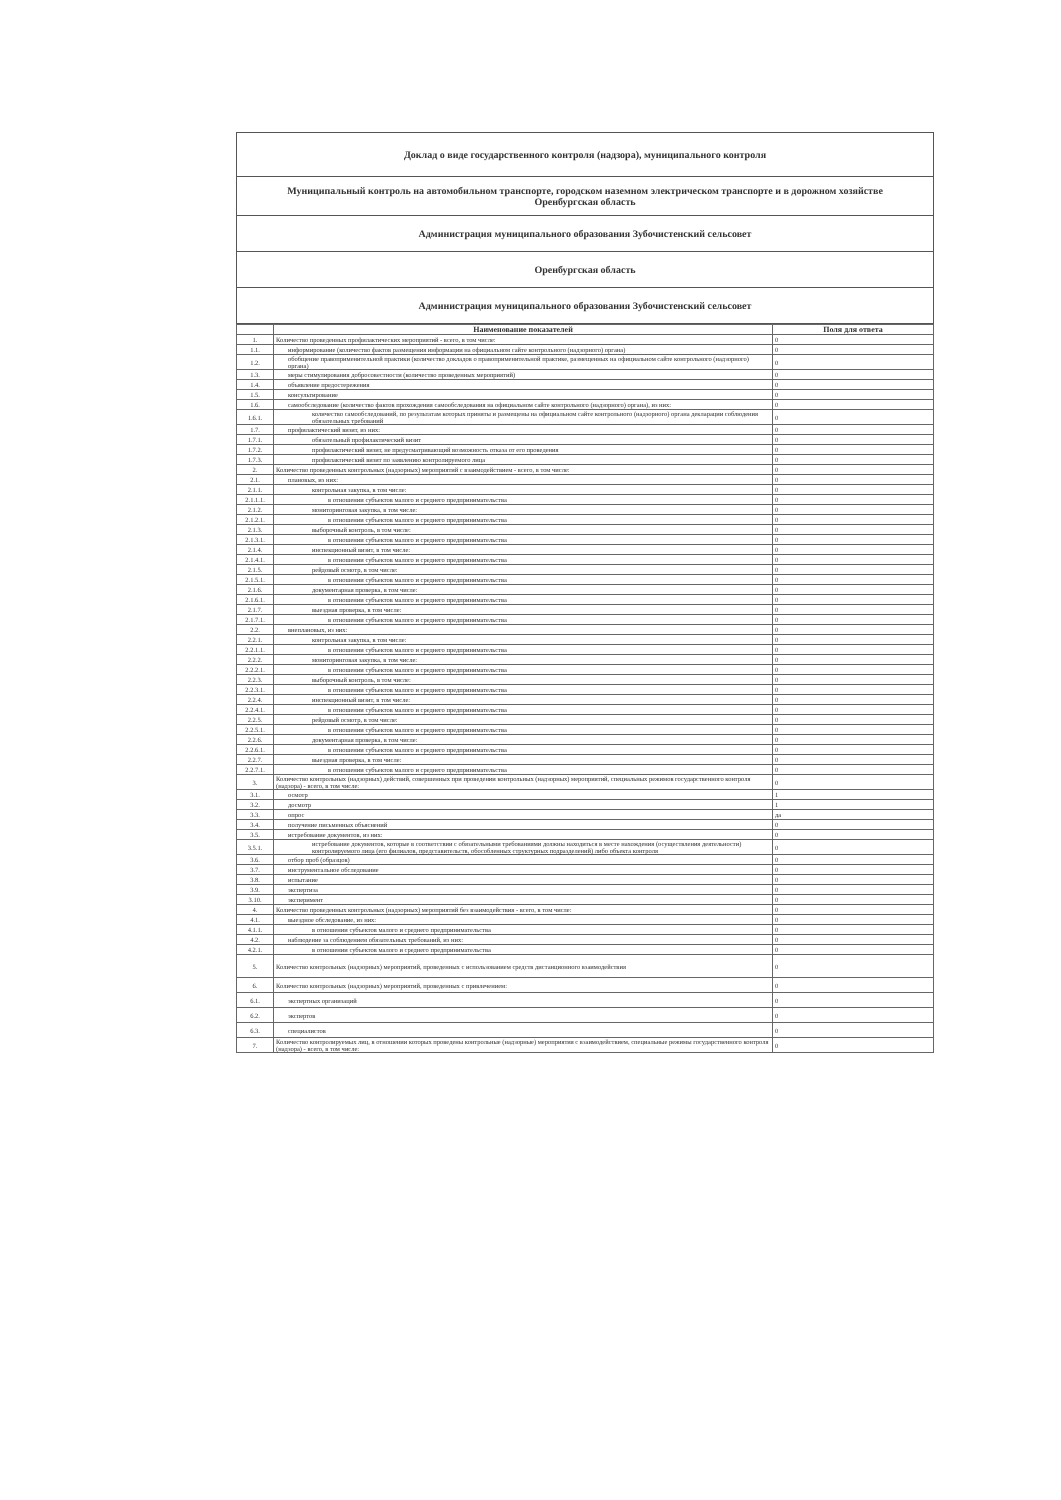Доклад о виде государственного контроля (надзора), муниципального контроля
Муниципальный контроль на автомобильном транспорте, городском наземном электрическом транспорте и в дорожном хозяйстве
Оренбургская область
Администрация муниципального образования Зубочистенский сельсовет
Оренбургская область
Администрация муниципального образования Зубочистенский сельсовет
| | Наименование показателей | Поля для ответа |
| --- | --- | --- |
| 1. | Количество проведенных профилактических мероприятий - всего, в том числе: | 0 |
| 1.1. | информирование (количество фактов размещения информации на официальном сайте контрольного (надзорного) органа) | 0 |
| 1.2. | обобщение правоприменительной практики (количество докладов о правоприменительной практике, размещенных на официальном сайте контрольного (надзорного) органа) | 0 |
| 1.3. | меры стимулирования добросовестности (количество проведенных мероприятий) | 0 |
| 1.4. | объявление предостережения | 0 |
| 1.5. | консультирование | 0 |
| 1.6. | самообследование (количество фактов прохождения самообследования на официальном сайте контрольного (надзорного) органа), из них: | 0 |
| 1.6.1. | количество самообследований, по результатам которых приняты и размещены на официальном сайте контрольного (надзорного) органа декларации соблюдения обязательных требований | 0 |
| 1.7. | профилактический визит, из них: | 0 |
| 1.7.1. | обязательный профилактический визит | 0 |
| 1.7.2. | профилактический визит, не предусматривающий возможность отказа от его проведения | 0 |
| 1.7.3. | профилактический визит по заявлению контролируемого лица | 0 |
| 2. | Количество проведенных контрольных (надзорных) мероприятий с взаимодействием - всего, в том числе: | 0 |
| 2.1. | плановых, из них: | 0 |
| 2.1.1. | контрольная закупка, в том числе: | 0 |
| 2.1.1.1. | в отношении субъектов малого и среднего предпринимательства | 0 |
| 2.1.2. | мониторинговая закупка, в том числе: | 0 |
| 2.1.2.1. | в отношении субъектов малого и среднего предпринимательства | 0 |
| 2.1.3. | выборочный контроль, в том числе: | 0 |
| 2.1.3.1. | в отношении субъектов малого и среднего предпринимательства | 0 |
| 2.1.4. | инспекционный визит, в том числе: | 0 |
| 2.1.4.1. | в отношении субъектов малого и среднего предпринимательства | 0 |
| 2.1.5. | рейдовый осмотр, в том числе: | 0 |
| 2.1.5.1. | в отношении субъектов малого и среднего предпринимательства | 0 |
| 2.1.6. | документарная проверка, в том числе: | 0 |
| 2.1.6.1. | в отношении субъектов малого и среднего предпринимательства | 0 |
| 2.1.7. | выездная проверка, в том числе: | 0 |
| 2.1.7.1. | в отношении субъектов малого и среднего предпринимательства | 0 |
| 2.2. | внеплановых, из них: | 0 |
| 2.2.1. | контрольная закупка, в том числе: | 0 |
| 2.2.1.1. | в отношении субъектов малого и среднего предпринимательства | 0 |
| 2.2.2. | мониторинговая закупка, в том числе: | 0 |
| 2.2.2.1. | в отношении субъектов малого и среднего предпринимательства | 0 |
| 2.2.3. | выборочный контроль, в том числе: | 0 |
| 2.2.3.1. | в отношении субъектов малого и среднего предпринимательства | 0 |
| 2.2.4. | инспекционный визит, в том числе: | 0 |
| 2.2.4.1. | в отношении субъектов малого и среднего предпринимательства | 0 |
| 2.2.5. | рейдовый осмотр, в том числе: | 0 |
| 2.2.5.1. | в отношении субъектов малого и среднего предпринимательства | 0 |
| 2.2.6. | документарная проверка, в том числе: | 0 |
| 2.2.6.1. | в отношении субъектов малого и среднего предпринимательства | 0 |
| 2.2.7. | выездная проверка, в том числе: | 0 |
| 2.2.7.1. | в отношении субъектов малого и среднего предпринимательства | 0 |
| 3. | Количество контрольных (надзорных) действий, совершенных при проведении контрольных (надзорных) мероприятий, специальных режимов государственного контроля (надзора) - всего, в том числе: | 0 |
| 3.1. | осмотр | 1 |
| 3.2. | досмотр | 1 |
| 3.3. | опрос | да |
| 3.4. | получение письменных объяснений | 0 |
| 3.5. | истребование документов, из них: | 0 |
| 3.5.1. | истребование документов, которые в соответствии с обязательными требованиями должны находиться в месте нахождения (осуществления деятельности) контролируемого лица (его филиалов, представительств, обособленных структурных подразделений) либо объекта контроля | 0 |
| 3.6. | отбор проб (образцов) | 0 |
| 3.7. | инструментальное обследование | 0 |
| 3.8. | испытание | 0 |
| 3.9. | экспертиза | 0 |
| 3.10. | эксперимент | 0 |
| 4. | Количество проведенных контрольных (надзорных) мероприятий без взаимодействия - всего, в том числе: | 0 |
| 4.1. | выездное обследование, из них: | 0 |
| 4.1.1. | в отношении субъектов малого и среднего предпринимательства | 0 |
| 4.2. | наблюдение за соблюдением обязательных требований, из них: | 0 |
| 4.2.1. | в отношении субъектов малого и среднего предпринимательства | 0 |
| 5. | Количество контрольных (надзорных) мероприятий, проведенных с использованием средств дистанционного взаимодействия | 0 |
| 6. | Количество контрольных (надзорных) мероприятий, проведенных с привлечением: | 0 |
| 6.1. | экспертных организаций | 0 |
| 6.2. | экспертов | 0 |
| 6.3. | специалистов | 0 |
| 7. | Количество контролируемых лиц, в отношении которых проведены контрольные (надзорные) мероприятия с взаимодействием, специальные режимы государственного контроля (надзора) - всего, в том числе: | 0 |